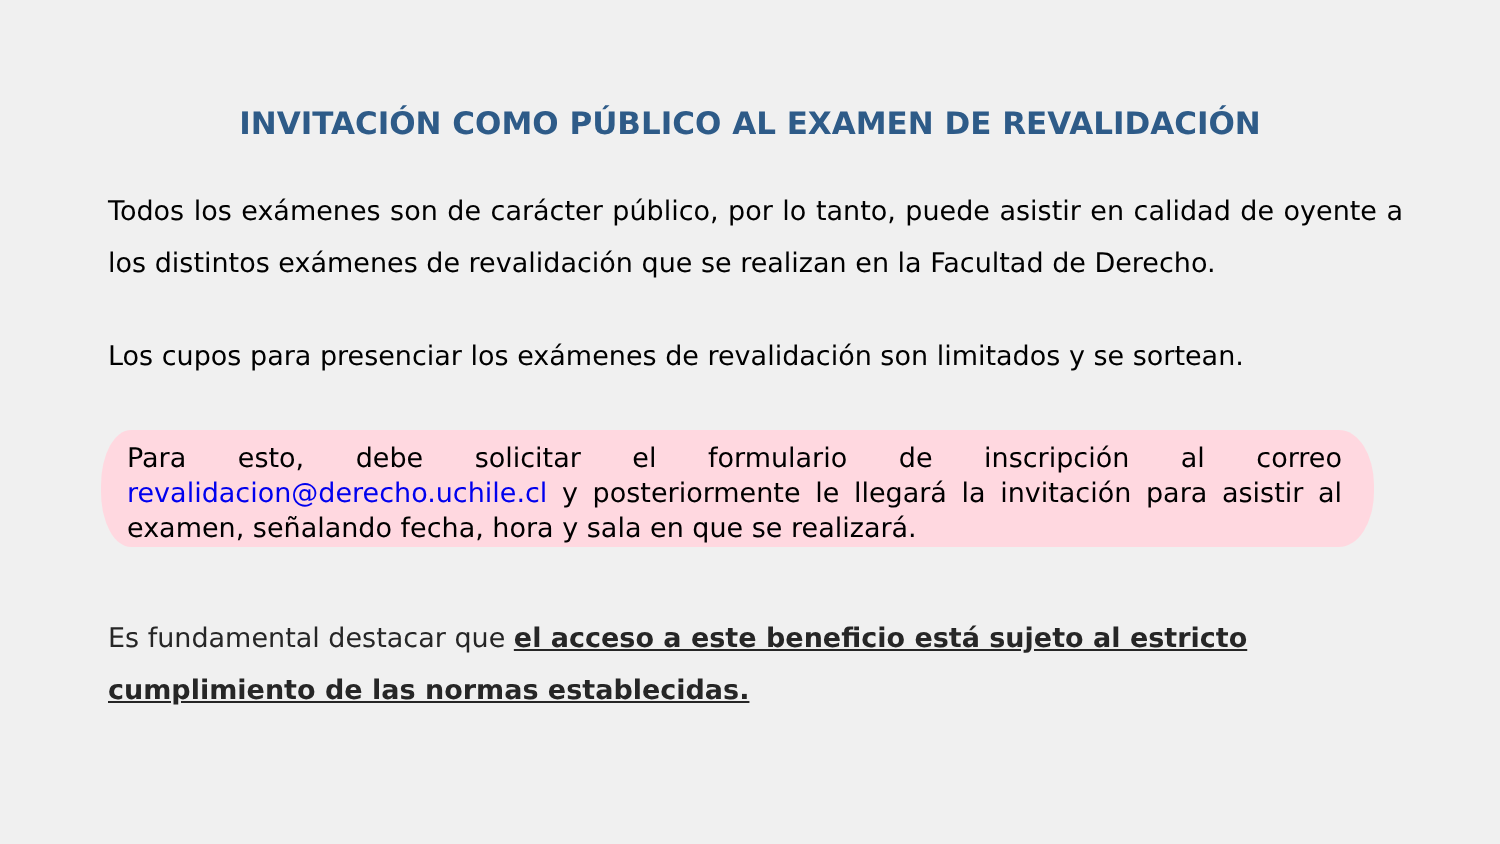INVITACIÓN COMO PÚBLICO AL EXAMEN DE REVALIDACIÓN
Todos los exámenes son de carácter público, por lo tanto, puede asistir en calidad de oyente a los distintos exámenes de revalidación que se realizan en la Facultad de Derecho.
Los cupos para presenciar los exámenes de revalidación son limitados y se sortean.
Para esto, debe solicitar el formulario de inscripción al correo revalidacion@derecho.uchile.cl y posteriormente le llegará la invitación para asistir al examen, señalando fecha, hora y sala en que se realizará.
Es fundamental destacar que el acceso a este beneficio está sujeto al estricto cumplimiento de las normas establecidas.